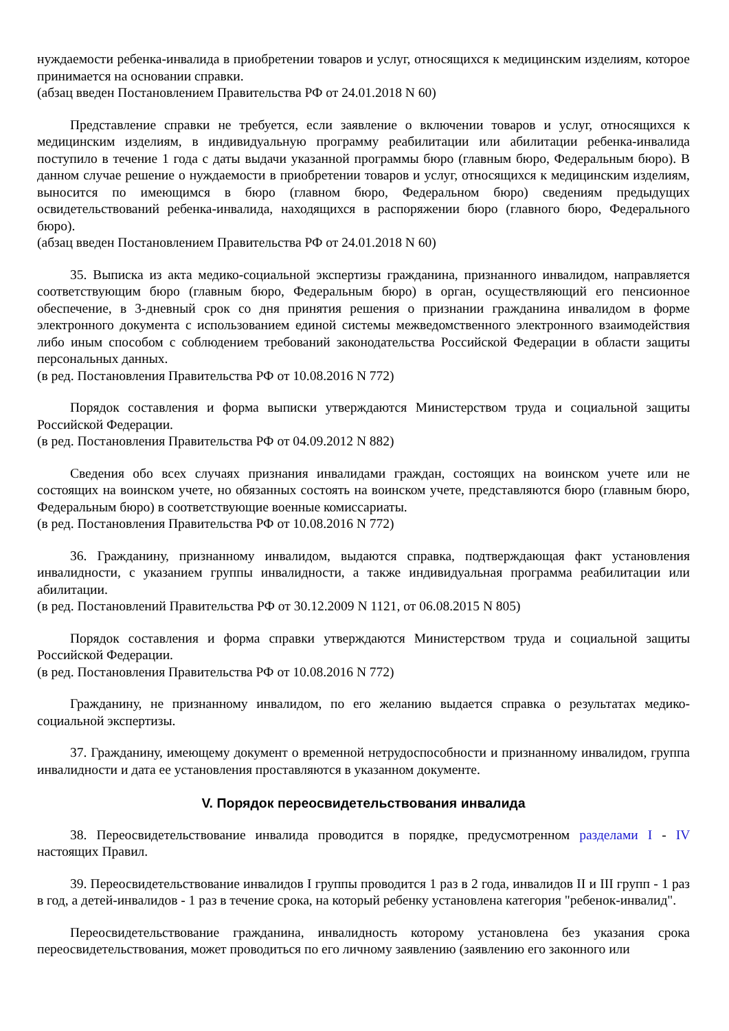нуждаемости ребенка-инвалида в приобретении товаров и услуг, относящихся к медицинским изделиям, которое принимается на основании справки.
(абзац введен Постановлением Правительства РФ от 24.01.2018 N 60)
Представление справки не требуется, если заявление о включении товаров и услуг, относящихся к медицинским изделиям, в индивидуальную программу реабилитации или абилитации ребенка-инвалида поступило в течение 1 года с даты выдачи указанной программы бюро (главным бюро, Федеральным бюро). В данном случае решение о нуждаемости в приобретении товаров и услуг, относящихся к медицинским изделиям, выносится по имеющимся в бюро (главном бюро, Федеральном бюро) сведениям предыдущих освидетельствований ребенка-инвалида, находящихся в распоряжении бюро (главного бюро, Федерального бюро).
(абзац введен Постановлением Правительства РФ от 24.01.2018 N 60)
35. Выписка из акта медико-социальной экспертизы гражданина, признанного инвалидом, направляется соответствующим бюро (главным бюро, Федеральным бюро) в орган, осуществляющий его пенсионное обеспечение, в 3-дневный срок со дня принятия решения о признании гражданина инвалидом в форме электронного документа с использованием единой системы межведомственного электронного взаимодействия либо иным способом с соблюдением требований законодательства Российской Федерации в области защиты персональных данных.
(в ред. Постановления Правительства РФ от 10.08.2016 N 772)
Порядок составления и форма выписки утверждаются Министерством труда и социальной защиты Российской Федерации.
(в ред. Постановления Правительства РФ от 04.09.2012 N 882)
Сведения обо всех случаях признания инвалидами граждан, состоящих на воинском учете или не состоящих на воинском учете, но обязанных состоять на воинском учете, представляются бюро (главным бюро, Федеральным бюро) в соответствующие военные комиссариаты.
(в ред. Постановления Правительства РФ от 10.08.2016 N 772)
36. Гражданину, признанному инвалидом, выдаются справка, подтверждающая факт установления инвалидности, с указанием группы инвалидности, а также индивидуальная программа реабилитации или абилитации.
(в ред. Постановлений Правительства РФ от 30.12.2009 N 1121, от 06.08.2015 N 805)
Порядок составления и форма справки утверждаются Министерством труда и социальной защиты Российской Федерации.
(в ред. Постановления Правительства РФ от 10.08.2016 N 772)
Гражданину, не признанному инвалидом, по его желанию выдается справка о результатах медико-социальной экспертизы.
37. Гражданину, имеющему документ о временной нетрудоспособности и признанному инвалидом, группа инвалидности и дата ее установления проставляются в указанном документе.
V. Порядок переосвидетельствования инвалида
38. Переосвидетельствование инвалида проводится в порядке, предусмотренном разделами I - IV настоящих Правил.
39. Переосвидетельствование инвалидов I группы проводится 1 раз в 2 года, инвалидов II и III групп - 1 раз в год, а детей-инвалидов - 1 раз в течение срока, на который ребенку установлена категория "ребенок-инвалид".
Переосвидетельствование гражданина, инвалидность которому установлена без указания срока переосвидетельствования, может проводиться по его личному заявлению (заявлению его законного или